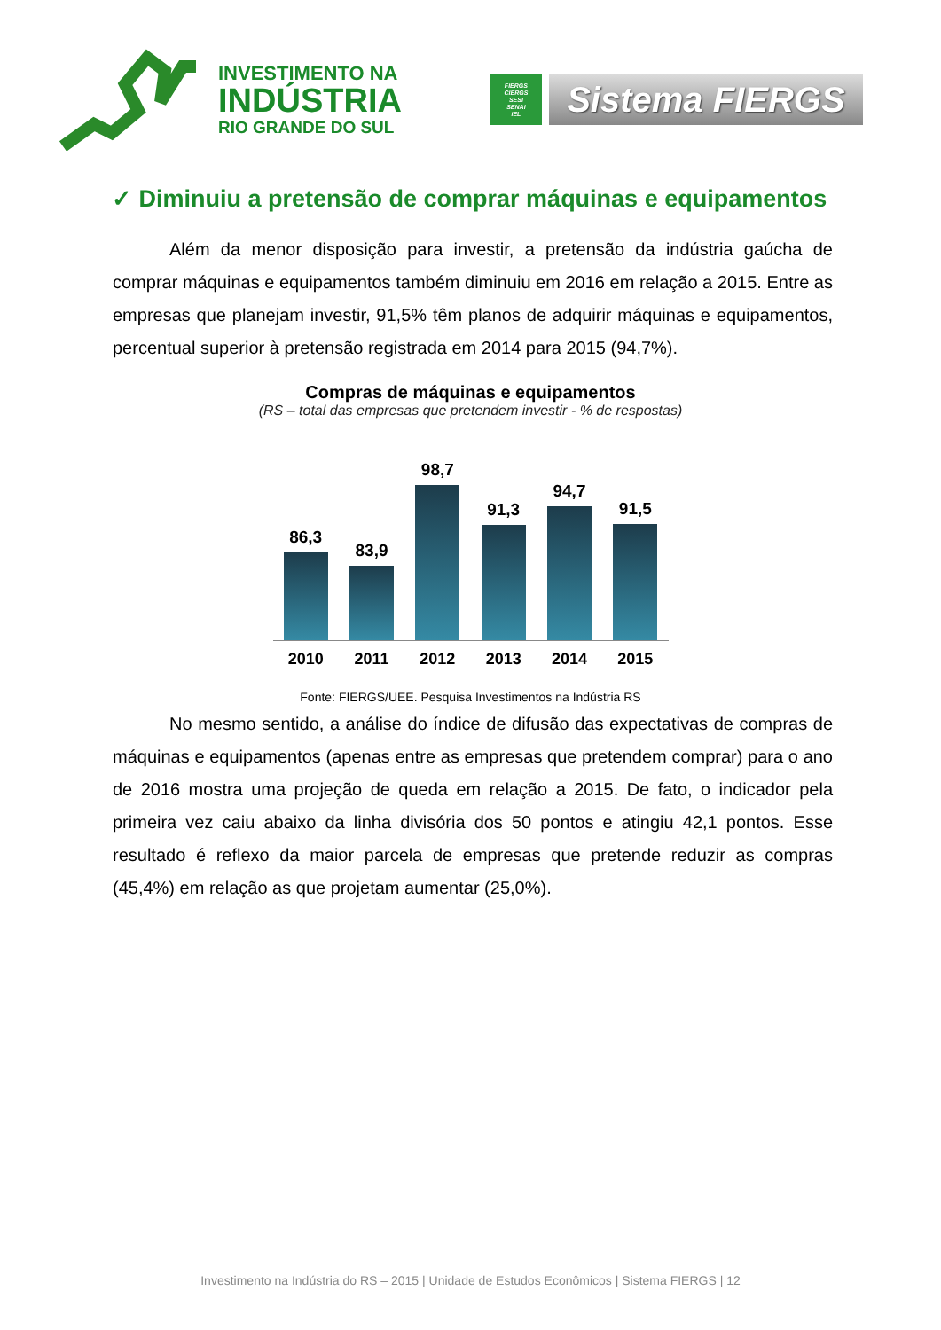INVESTIMENTO NA
INDÚSTRIA
RIO GRANDE DO SUL
FIERGS
CIERGS
SESI
SENAI
IEL
Sistema FIERGS
✓ Diminuiu a pretensão de comprar máquinas e equipamentos
Além da menor disposição para investir, a pretensão da indústria gaúcha de comprar máquinas e equipamentos também diminuiu em 2016 em relação a 2015. Entre as empresas que planejam investir, 91,5% têm planos de adquirir máquinas e equipamentos, percentual superior à pretensão registrada em 2014 para 2015 (94,7%).
Compras de máquinas e equipamentos
(RS – total das empresas que pretendem investir - % de respostas)
86,3
83,9
98,7
91,3
94,7
91,5
2010 2011 2012 2013 2014 2015
Fonte: FIERGS/UEE. Pesquisa Investimentos na Indústria RS
No mesmo sentido, a análise do índice de difusão das expectativas de compras de máquinas e equipamentos (apenas entre as empresas que pretendem comprar) para o ano de 2016 mostra uma projeção de queda em relação a 2015. De fato, o indicador pela primeira vez caiu abaixo da linha divisória dos 50 pontos e atingiu 42,1 pontos. Esse resultado é reflexo da maior parcela de empresas que pretende reduzir as compras (45,4%) em relação as que projetam aumentar (25,0%).
Investimento na Indústria do RS – 2015 | Unidade de Estudos Econômicos | Sistema FIERGS | 12